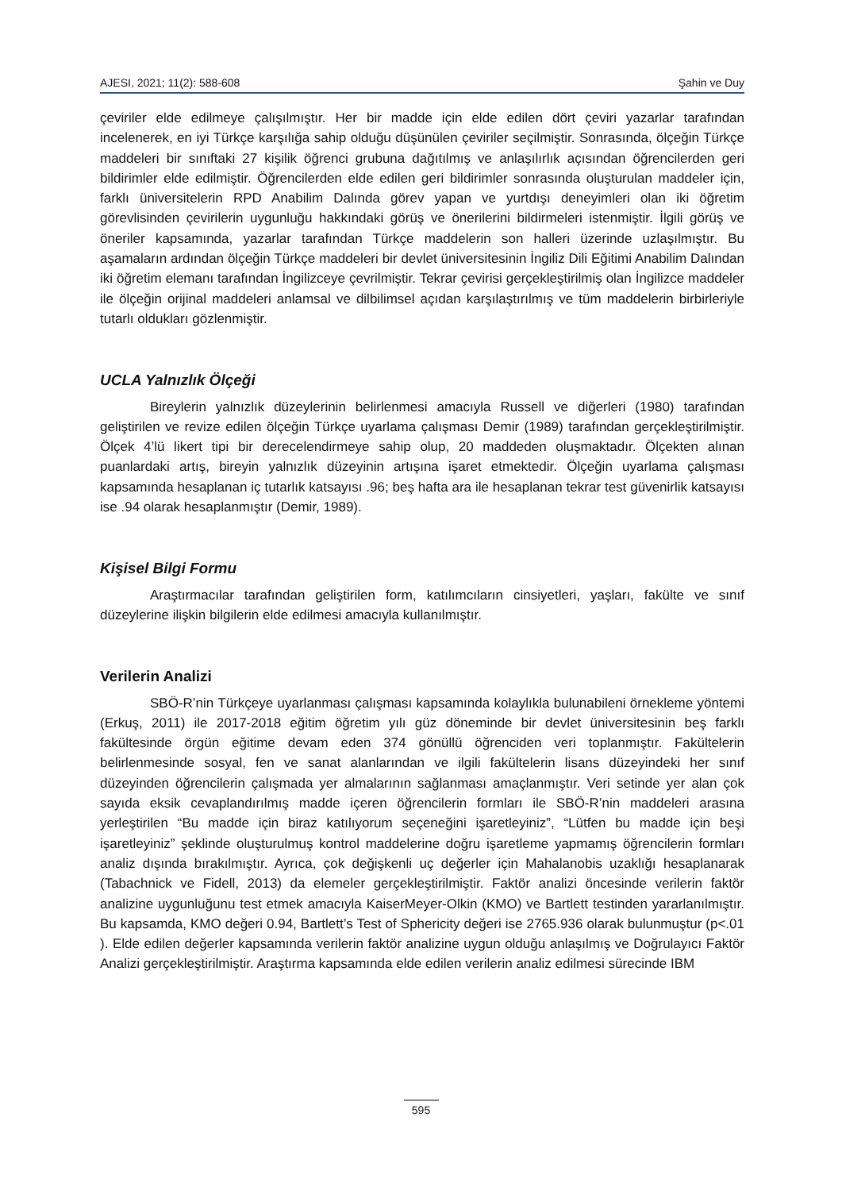AJESI, 2021; 11(2): 588-608 Şahin ve Duy
çeviriler elde edilmeye çalışılmıştır. Her bir madde için elde edilen dört çeviri yazarlar tarafından incelenerek, en iyi Türkçe karşılığa sahip olduğu düşünülen çeviriler seçilmiştir. Sonrasında, ölçeğin Türkçe maddeleri bir sınıftaki 27 kişilik öğrenci grubuna dağıtılmış ve anlaşılırlık açısından öğrencilerden geri bildirimler elde edilmiştir. Öğrencilerden elde edilen geri bildirimler sonrasında oluşturulan maddeler için, farklı üniversitelerin RPD Anabilim Dalında görev yapan ve yurtdışı deneyimleri olan iki öğretim görevlisinden çevirilerin uygunluğu hakkındaki görüş ve önerilerini bildirmeleri istenmiştir. İlgili görüş ve öneriler kapsamında, yazarlar tarafından Türkçe maddelerin son halleri üzerinde uzlaşılmıştır. Bu aşamaların ardından ölçeğin Türkçe maddeleri bir devlet üniversitesinin İngiliz Dili Eğitimi Anabilim Dalından iki öğretim elemanı tarafından İngilizceye çevrilmiştir. Tekrar çevirisi gerçekleştirilmiş olan İngilizce maddeler ile ölçeğin orijinal maddeleri anlamsal ve dilbilimsel açıdan karşılaştırılmış ve tüm maddelerin birbirleriyle tutarlı oldukları gözlenmiştir.
UCLA Yalnızlık Ölçeği
Bireylerin yalnızlık düzeylerinin belirlenmesi amacıyla Russell ve diğerleri (1980) tarafından geliştirilen ve revize edilen ölçeğin Türkçe uyarlama çalışması Demir (1989) tarafından gerçekleştirilmiştir. Ölçek 4’lü likert tipi bir derecelendirmeye sahip olup, 20 maddeden oluşmaktadır. Ölçekten alınan puanlardaki artış, bireyin yalnızlık düzeyinin artışına işaret etmektedir. Ölçeğin uyarlama çalışması kapsamında hesaplanan iç tutarlık katsayısı .96; beş hafta ara ile hesaplanan tekrar test güvenirlik katsayısı ise .94 olarak hesaplanmıştır (Demir, 1989).
Kişisel Bilgi Formu
Araştırmacılar tarafından geliştirilen form, katılımcıların cinsiyetleri, yaşları, fakülte ve sınıf düzeylerine ilişkin bilgilerin elde edilmesi amacıyla kullanılmıştır.
Verilerin Analizi
SBÖ-R’nin Türkçeye uyarlanması çalışması kapsamında kolaylıkla bulunabileni örnekleme yöntemi (Erkuş, 2011) ile 2017-2018 eğitim öğretim yılı güz döneminde bir devlet üniversitesinin beş farklı fakültesinde örgün eğitime devam eden 374 gönüllü öğrenciden veri toplanmıştır. Fakültelerin belirlenmesinde sosyal, fen ve sanat alanlarından ve ilgili fakültelerin lisans düzeyindeki her sınıf düzeyinden öğrencilerin çalışmada yer almalarının sağlanması amaçlanmıştır. Veri setinde yer alan çok sayıda eksik cevaplandırılmış madde içeren öğrencilerin formları ile SBÖ-R’nin maddeleri arasına yerleştirilen “Bu madde için biraz katılıyorum seçeneğini işaretleyiniz”, “Lütfen bu madde için beşi işaretleyiniz” şeklinde oluşturulmuş kontrol maddelerine doğru işaretleme yapmamış öğrencilerin formları analiz dışında bırakılmıştır. Ayrıca, çok değişkenli uç değerler için Mahalanobis uzaklığı hesaplanarak (Tabachnick ve Fidell, 2013) da elemeler gerçekleştirilmiştir. Faktör analizi öncesinde verilerin faktör analizine uygunluğunu test etmek amacıyla KaiserMeyer-Olkin (KMO) ve Bartlett testinden yararlanılmıştır. Bu kapsamda, KMO değeri 0.94, Bartlett’s Test of Sphericity değeri ise 2765.936 olarak bulunmuştur (p<.01 ). Elde edilen değerler kapsamında verilerin faktör analizine uygun olduğu anlaşılmış ve Doğrulayıcı Faktör Analizi gerçekleştirilmiştir. Araştırma kapsamında elde edilen verilerin analiz edilmesi sürecinde IBM
595